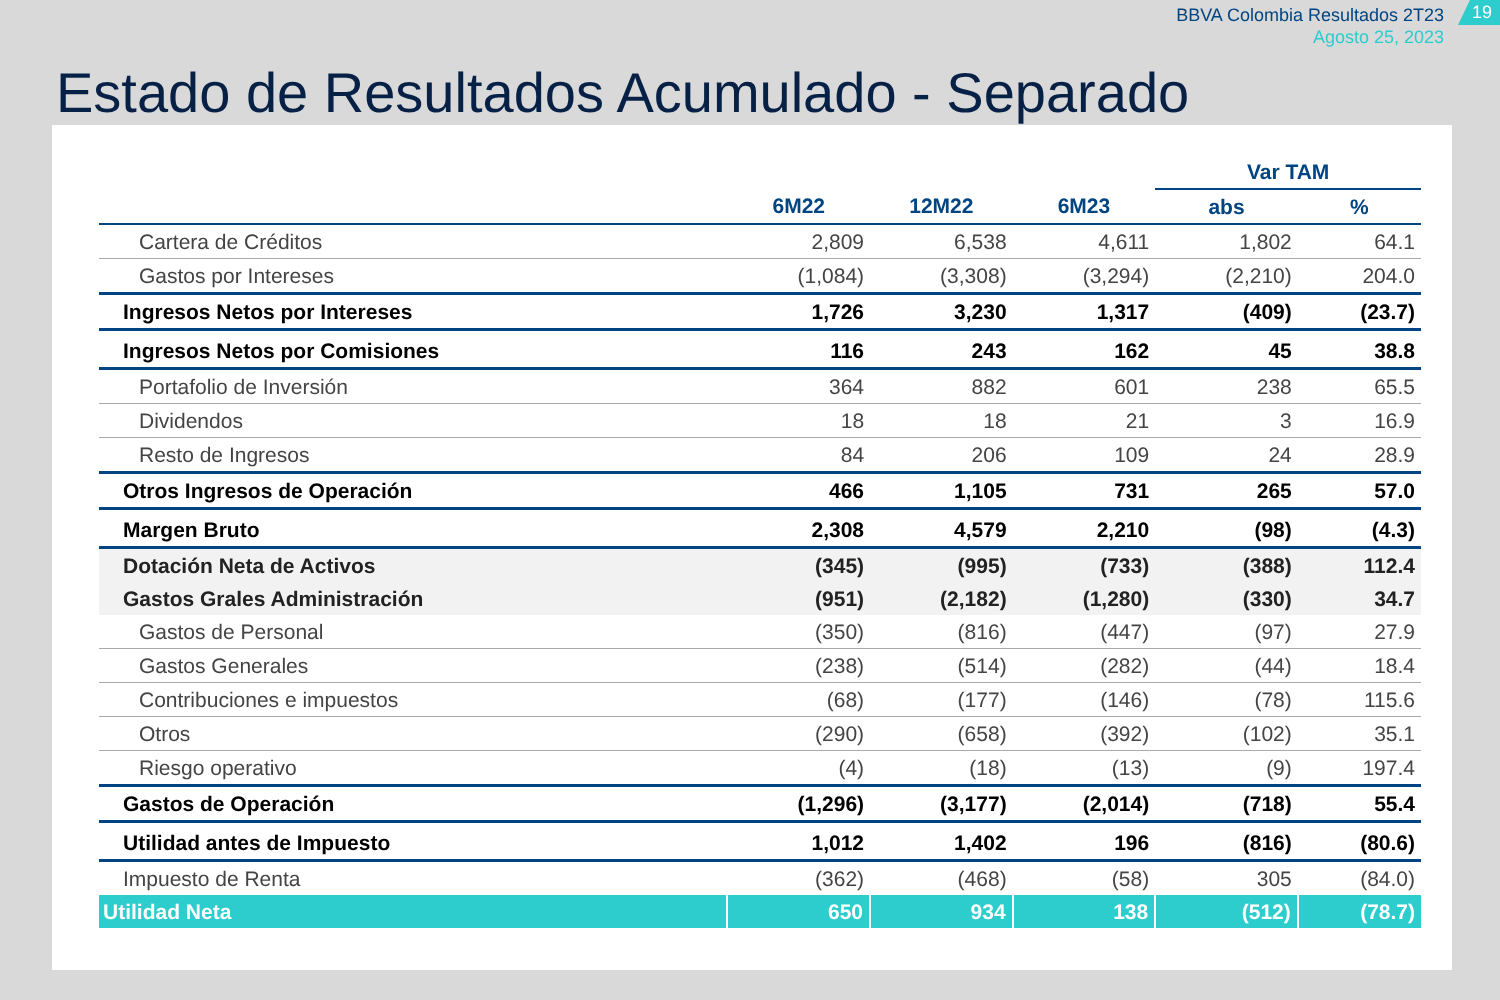BBVA Colombia Resultados 2T23
Agosto 25, 2023
19
Estado de Resultados Acumulado - Separado
| | | | | Var TAM | |
| --- | --- | --- | --- | --- | --- |
| | 6M22 | 12M22 | 6M23 | abs | % |
| Cartera de Créditos | 2,809 | 6,538 | 4,611 | 1,802 | 64.1 |
| Gastos por Intereses | (1,084) | (3,308) | (3,294) | (2,210) | 204.0 |
| Ingresos Netos por Intereses | 1,726 | 3,230 | 1,317 | (409) | (23.7) |
| Ingresos Netos por Comisiones | 116 | 243 | 162 | 45 | 38.8 |
| Portafolio de Inversión | 364 | 882 | 601 | 238 | 65.5 |
| Dividendos | 18 | 18 | 21 | 3 | 16.9 |
| Resto de Ingresos | 84 | 206 | 109 | 24 | 28.9 |
| Otros Ingresos de Operación | 466 | 1,105 | 731 | 265 | 57.0 |
| Margen Bruto | 2,308 | 4,579 | 2,210 | (98) | (4.3) |
| Dotación Neta de Activos | (345) | (995) | (733) | (388) | 112.4 |
| Gastos Grales Administración | (951) | (2,182) | (1,280) | (330) | 34.7 |
| Gastos de Personal | (350) | (816) | (447) | (97) | 27.9 |
| Gastos Generales | (238) | (514) | (282) | (44) | 18.4 |
| Contribuciones e impuestos | (68) | (177) | (146) | (78) | 115.6 |
| Otros | (290) | (658) | (392) | (102) | 35.1 |
| Riesgo operativo | (4) | (18) | (13) | (9) | 197.4 |
| Gastos de Operación | (1,296) | (3,177) | (2,014) | (718) | 55.4 |
| Utilidad antes de Impuesto | 1,012 | 1,402 | 196 | (816) | (80.6) |
| Impuesto de Renta | (362) | (468) | (58) | 305 | (84.0) |
| Utilidad Neta | 650 | 934 | 138 | (512) | (78.7) |